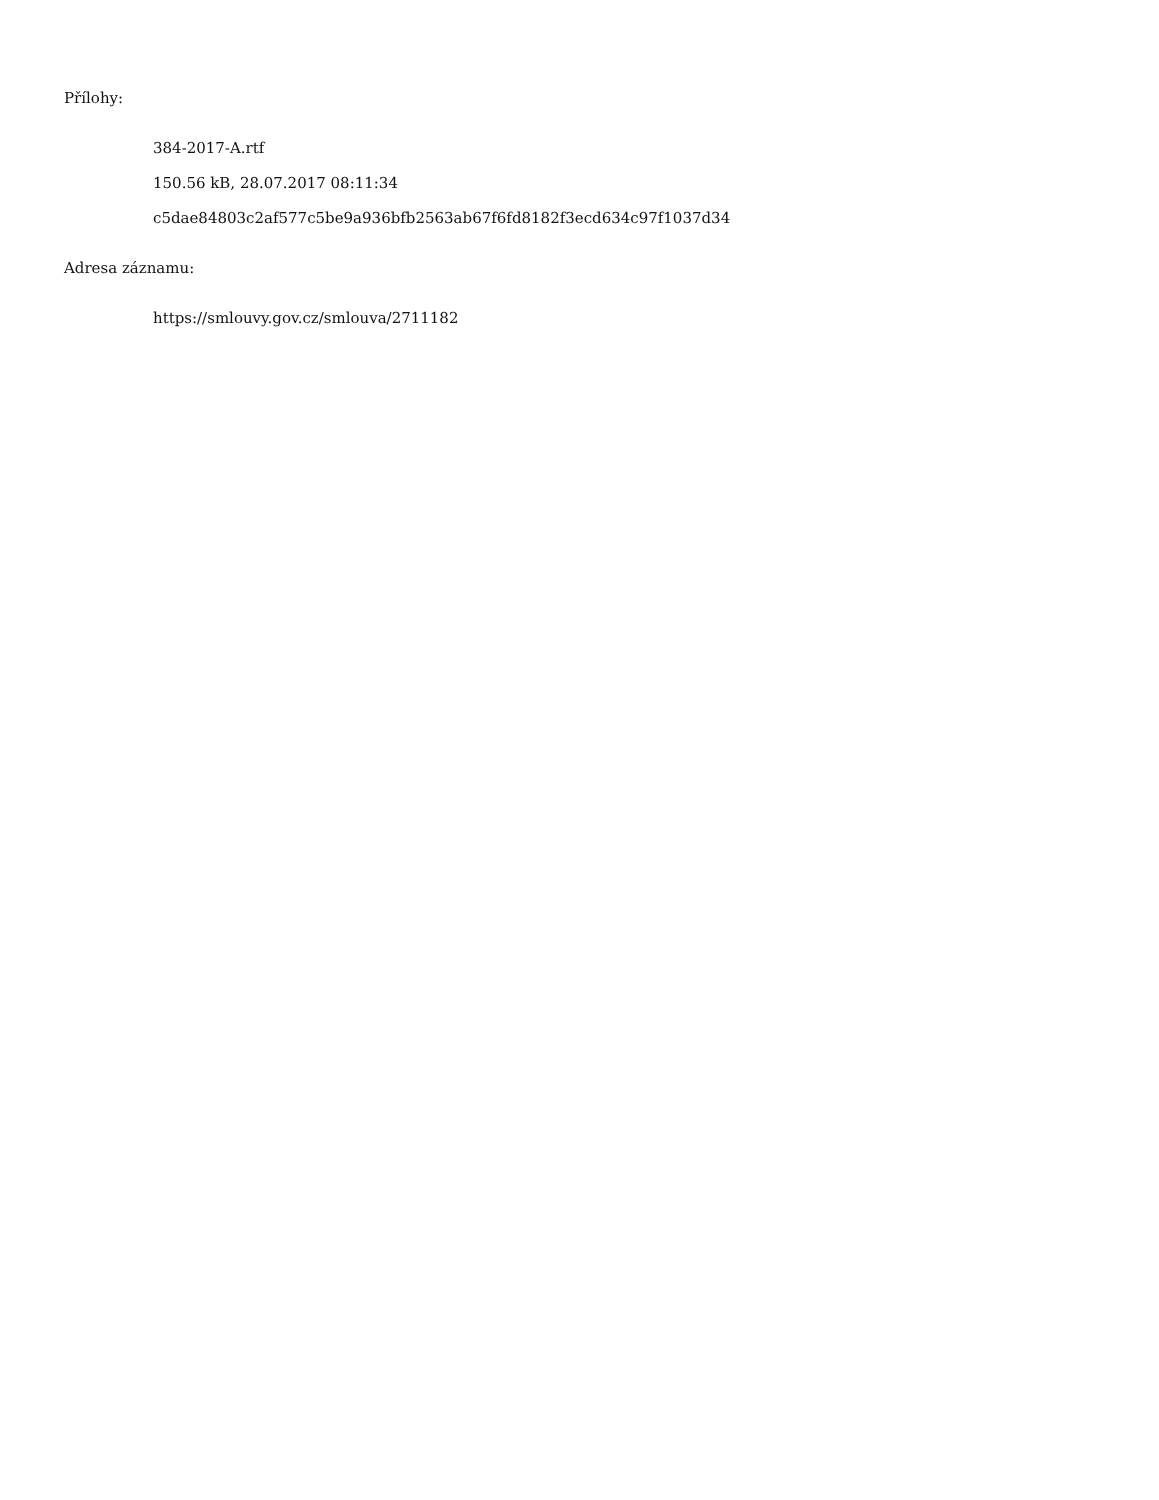Přílohy:
384-2017-A.rtf
150.56 kB, 28.07.2017 08:11:34
c5dae84803c2af577c5be9a936bfb2563ab67f6fd8182f3ecd634c97f1037d34
Adresa záznamu:
https://smlouvy.gov.cz/smlouva/2711182